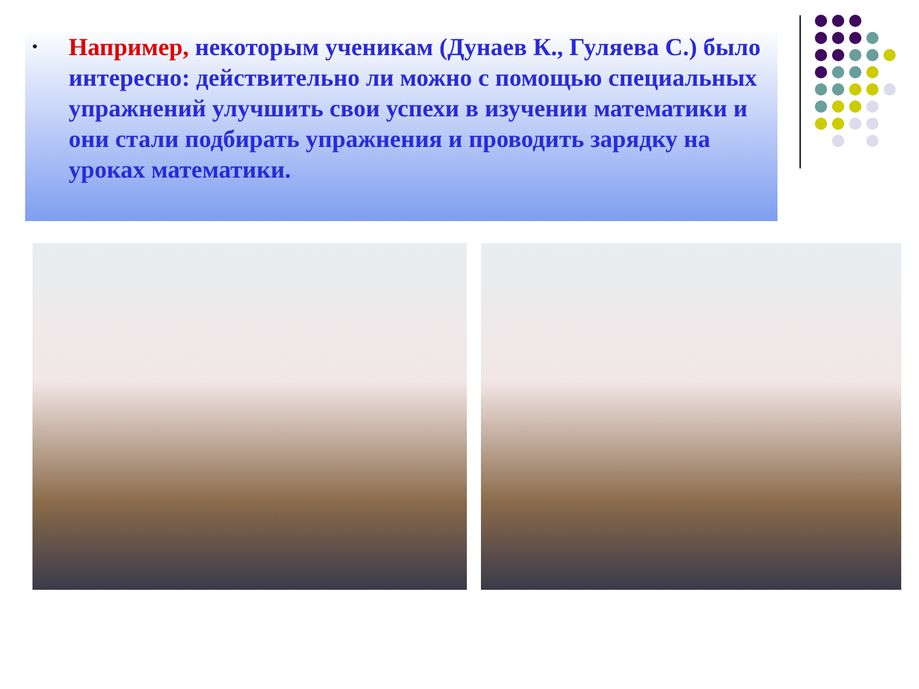•
Например, некоторым ученикам (Дунаев К., Гуляева С.) было интересно: действительно ли можно с помощью специальных упражнений улучшить свои успехи в изучении математики и они стали подбирать упражнения и проводить зарядку на уроках математики.